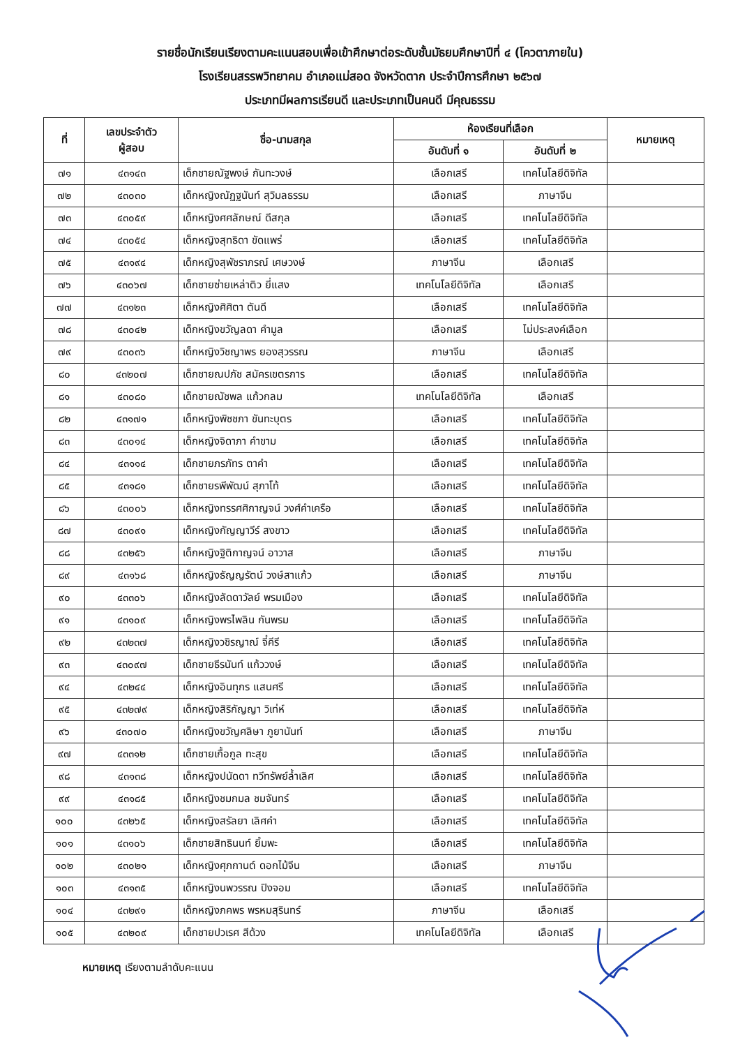รายชื่อนักเรียนเรียงตามคะแนนสอบเพื่อเข้าศึกษาต่อระดับชั้นมัธยมศึกษาปีที่ ๔ (โควตาภายใน)
โรงเรียนสรรพวิทยาคม อำเภอแม่สอด จังหวัดตาก ประจำปีการศึกษา ๒๕๖๗
ประเภทมีผลการเรียนดี และประเภทเป็นคนดี มีคุณธรรม
| ที่ | เลขประจำตัว ผู้สอบ | ชื่อ-นามสกุล | ห้องเรียนที่เลือก | | หมายเหตุ |
| --- | --- | --- | --- | --- | --- |
| | | | อันดับที่ ๑ | อันดับที่ ๒ | |
| ๗๑ | ๔๓๑๔๓ | เด็กชายณัฐพงษ์ กันทะวงษ์ | เลือกเสรี | เทคโนโลยีดิจิทัล | |
| ๗๒ | ๔๓๐๓๐ | เด็กหญิงณัฏฐนันท์ สุวิมลธรรม | เลือกเสรี | ภาษาจีน | |
| ๗๓ | ๔๓๐๕๙ | เด็กหญิงศศลักษณ์ ดีสกุล | เลือกเสรี | เทคโนโลยีดิจิทัล | |
| ๗๔ | ๔๓๐๕๔ | เด็กหญิงสุทธิดา ขัดแพร่ | เลือกเสรี | เทคโนโลยีดิจิทัล | |
| ๗๕ | ๔๓๑๙๔ | เด็กหญิงสุพัชราภรณ์ เศษวงษ์ | ภาษาจีน | เลือกเสรี | |
| ๗๖ | ๔๓๐๖๗ | เด็กชายซ่ายเหล่าติว ยี่แสง | เทคโนโลยีดิจิทัล | เลือกเสรี | |
| ๗๗ | ๔๓๑๒๓ | เด็กหญิงศิศิตา ตันดี | เลือกเสรี | เทคโนโลยีดิจิทัล | |
| ๗๘ | ๔๓๐๔๒ | เด็กหญิงขวัญลดา คำมูล | เลือกเสรี | ไม่ประสงค์เลือก | |
| ๗๙ | ๔๓๐๓๖ | เด็กหญิงวิชญาพร ยองสุวรรณ | ภาษาจีน | เลือกเสรี | |
| ๘๐ | ๔๓๒๐๗ | เด็กชายณปภัช สมัครเขตรการ | เลือกเสรี | เทคโนโลยีดิจิทัล | |
| ๘๑ | ๔๓๐๘๐ | เด็กชายณัชพล แก้วกลม | เทคโนโลยีดิจิทัล | เลือกเสรี | |
| ๘๒ | ๔๓๑๗๑ | เด็กหญิงพิชชภา ขันทะบุตร | เลือกเสรี | เทคโนโลยีดิจิทัล | |
| ๘๓ | ๔๓๐๑๔ | เด็กหญิงจิดาภา คำขาม | เลือกเสรี | เทคโนโลยีดิจิทัล | |
| ๘๔ | ๔๓๑๑๔ | เด็กชายภรภัทร ตาคำ | เลือกเสรี | เทคโนโลยีดิจิทัล | |
| ๘๕ | ๔๓๑๘๑ | เด็กชายรพีพัฒน์ สุภาโท้ | เลือกเสรี | เทคโนโลยีดิจิทัล | |
| ๘๖ | ๔๓๐๐๖ | เด็กหญิงทรรศศิกาญจน์ วงศ์คำเครือ | เลือกเสรี | เทคโนโลยีดิจิทัล | |
| ๘๗ | ๔๓๐๙๑ | เด็กหญิงกัญญาวีร์ สงขาว | เลือกเสรี | เทคโนโลยีดิจิทัล | |
| ๘๘ | ๔๓๒๕๖ | เด็กหญิงฐิติกาญจน์ อาวาส | เลือกเสรี | ภาษาจีน | |
| ๘๙ | ๔๓๑๖๘ | เด็กหญิงธัญญรัตน์ วงษ์สาแก้ว | เลือกเสรี | ภาษาจีน | |
| ๙๐ | ๔๓๓๐๖ | เด็กหญิงลัดดาวัลย์ พรมเมือง | เลือกเสรี | เทคโนโลยีดิจิทัล | |
| ๙๑ | ๔๓๑๐๙ | เด็กหญิงพรไพลิน กันพรม | เลือกเสรี | เทคโนโลยีดิจิทัล | |
| ๙๒ | ๔๓๒๓๗ | เด็กหญิงวชิรญาณ์ จี๋คีรี | เลือกเสรี | เทคโนโลยีดิจิทัล | |
| ๙๓ | ๔๓๐๙๗ | เด็กชายธีรนันท์ แก้ววงษ์ | เลือกเสรี | เทคโนโลยีดิจิทัล | |
| ๙๔ | ๔๓๒๔๔ | เด็กหญิงอินทุกร แสนศรี | เลือกเสรี | เทคโนโลยีดิจิทัล | |
| ๙๕ | ๔๓๒๗๙ | เด็กหญิงสิริกัญญา วิเท่ห์ | เลือกเสรี | เทคโนโลยีดิจิทัล | |
| ๙๖ | ๔๓๐๗๐ | เด็กหญิงขวัญศลิษา ภูยานันท์ | เลือกเสรี | ภาษาจีน | |
| ๙๗ | ๔๓๓๑๒ | เด็กชายเกื้อกูล ทะสุข | เลือกเสรี | เทคโนโลยีดิจิทัล | |
| ๙๘ | ๔๓๑๓๘ | เด็กหญิงปนัดดา ทวีทรัพย์ล้ำเลิศ | เลือกเสรี | เทคโนโลยีดิจิทัล | |
| ๙๙ | ๔๓๑๘๕ | เด็กหญิงชมกมล ชมจันทร์ | เลือกเสรี | เทคโนโลยีดิจิทัล | |
| ๑๐๐ | ๔๓๒๖๕ | เด็กหญิงสรัลยา เลิศคำ | เลือกเสรี | เทคโนโลยีดิจิทัล | |
| ๑๐๑ | ๔๓๑๐๖ | เด็กชายสิทธินนท์ ยิ้มพะ | เลือกเสรี | เทคโนโลยีดิจิทัล | |
| ๑๐๒ | ๔๓๐๒๑ | เด็กหญิงศุภกานต์ ดอกไม้จีน | เลือกเสรี | ภาษาจีน | |
| ๑๐๓ | ๔๓๑๓๕ | เด็กหญิงนพวรรณ ปิงจอม | เลือกเสรี | เทคโนโลยีดิจิทัล | |
| ๑๐๔ | ๔๓๒๙๑ | เด็กหญิงภคพร พรหมสุรินทร์ | ภาษาจีน | เลือกเสรี | |
| ๑๐๕ | ๔๓๒๐๙ | เด็กชายปวเรศ สีด้วง | เทคโนโลยีดิจิทัล | เลือกเสรี | |
หมายเหตุ เรียงตามลำดับคะแนน